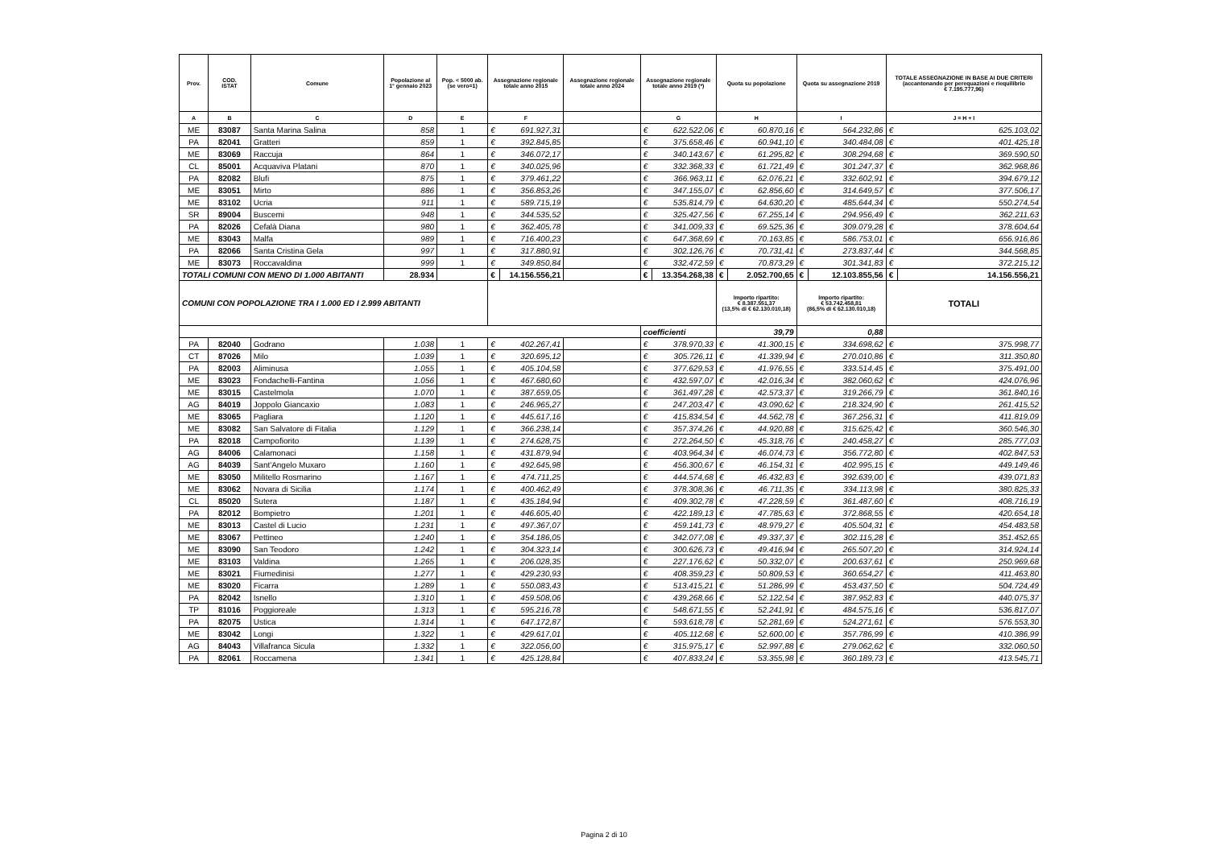| Prov. | COD. ISTAT | Comune | Popolazione al 1° gennaio 2023 | Pop. < 5000 ab. (se vero=1) | Assegnazione regionale totale anno 2015 | | Assegnazione regionale totale anno 2024 | Assegnazione regionale totale anno 2019 (*) | | Quota su popolazione | | Quota su assegnazione 2019 | | TOTALE ASSEGNAZIONE IN BASE AI DUE CRITERI (accantonando per perequazioni e riequilibrio € 7.195.777,96) | |
| --- | --- | --- | --- | --- | --- | --- | --- | --- | --- | --- | --- | --- | --- | --- | --- |
| A | B | C | D | E | F | | | G | | H | | I | | J = H + I | |
| ME | 83087 | Santa Marina Salina | 858 | 1 | € | 691.927,31 | | € | 622.522,06 | € | 60.870,16 | € | 564.232,86 | € | 625.103,02 |
| PA | 82041 | Gratteri | 859 | 1 | € | 392.845,85 | | € | 375.658,46 | € | 60.941,10 | € | 340.484,08 | € | 401.425,18 |
| ME | 83069 | Raccuja | 864 | 1 | € | 346.072,17 | | € | 340.143,67 | € | 61.295,82 | € | 308.294,68 | € | 369.590,50 |
| CL | 85001 | Acquaviva Platani | 870 | 1 | € | 340.025,96 | | € | 332.368,33 | € | 61.721,49 | € | 301.247,37 | € | 362.968,86 |
| PA | 82082 | Blufi | 875 | 1 | € | 379.461,22 | | € | 366.963,11 | € | 62.076,21 | € | 332.602,91 | € | 394.679,12 |
| ME | 83051 | Mirto | 886 | 1 | € | 356.853,26 | | € | 347.155,07 | € | 62.856,60 | € | 314.649,57 | € | 377.506,17 |
| ME | 83102 | Ucria | 911 | 1 | € | 589.715,19 | | € | 535.814,79 | € | 64.630,20 | € | 485.644,34 | € | 550.274,54 |
| SR | 89004 | Buscemi | 948 | 1 | € | 344.535,52 | | € | 325.427,56 | € | 67.255,14 | € | 294.956,49 | € | 362.211,63 |
| PA | 82026 | Cefalà Diana | 980 | 1 | € | 362.405,78 | | € | 341.009,33 | € | 69.525,36 | € | 309.079,28 | € | 378.604,64 |
| ME | 83043 | Malfa | 989 | 1 | € | 716.400,23 | | € | 647.368,69 | € | 70.163,85 | € | 586.753,01 | € | 656.916,86 |
| PA | 82066 | Santa Cristina Gela | 997 | 1 | € | 317.880,91 | | € | 302.126,76 | € | 70.731,41 | € | 273.837,44 | € | 344.568,85 |
| ME | 83073 | Roccavaldina | 999 | 1 | € | 349.850,84 | | € | 332.472,59 | € | 70.873,29 | € | 301.341,83 | € | 372.215,12 |
| TOTALI COMUNI CON MENO DI 1.000 ABITANTI | | | 28.934 | | € | 14.156.556,21 | | € | 13.354.268,38 | € | 2.052.700,65 | € | 12.103.855,56 | € | 14.156.556,21 |
| COMUNI CON POPOLAZIONE TRA I 1.000 ED I 2.999 ABITANTI | | | | | | | | | | Importo ripartito: € 8.387.551,37 (13,5% di € 62.130.010,18) | | Importo ripartito: € 53.742.458,81 (86,5% di € 62.130.010,18) | | TOTALI | |
| | | | | | | | | coefficienti | | 39,79 | | 0,88 | | | |
| PA | 82040 | Godrano | 1.038 | 1 | € | 402.267,41 | | € | 378.970,33 | € | 41.300,15 | € | 334.698,62 | € | 375.998,77 |
| CT | 87026 | Milo | 1.039 | 1 | € | 320.695,12 | | € | 305.726,11 | € | 41.339,94 | € | 270.010,86 | € | 311.350,80 |
| PA | 82003 | Aliminusa | 1.055 | 1 | € | 405.104,58 | | € | 377.629,53 | € | 41.976,55 | € | 333.514,45 | € | 375.491,00 |
| ME | 83023 | Fondachelli-Fantina | 1.056 | 1 | € | 467.680,60 | | € | 432.597,07 | € | 42.016,34 | € | 382.060,62 | € | 424.076,96 |
| ME | 83015 | Castelmola | 1.070 | 1 | € | 387.659,05 | | € | 361.497,28 | € | 42.573,37 | € | 319.266,79 | € | 361.840,16 |
| AG | 84019 | Joppolo Giancaxio | 1.083 | 1 | € | 246.965,27 | | € | 247.203,47 | € | 43.090,62 | € | 218.324,90 | € | 261.415,52 |
| ME | 83065 | Pagliara | 1.120 | 1 | € | 445.617,16 | | € | 415.834,54 | € | 44.562,78 | € | 367.256,31 | € | 411.819,09 |
| ME | 83082 | San Salvatore di Fitalia | 1.129 | 1 | € | 366.238,14 | | € | 357.374,26 | € | 44.920,88 | € | 315.625,42 | € | 360.546,30 |
| PA | 82018 | Campofiorito | 1.139 | 1 | € | 274.628,75 | | € | 272.264,50 | € | 45.318,76 | € | 240.458,27 | € | 285.777,03 |
| AG | 84006 | Calamonaci | 1.158 | 1 | € | 431.879,94 | | € | 403.964,34 | € | 46.074,73 | € | 356.772,80 | € | 402.847,53 |
| AG | 84039 | Sant'Angelo Muxaro | 1.160 | 1 | € | 492.645,98 | | € | 456.300,67 | € | 46.154,31 | € | 402.995,15 | € | 449.149,46 |
| ME | 83050 | Militello Rosmarino | 1.167 | 1 | € | 474.711,25 | | € | 444.574,68 | € | 46.432,83 | € | 392.639,00 | € | 439.071,83 |
| ME | 83062 | Novara di Sicilia | 1.174 | 1 | € | 400.462,49 | | € | 378.308,36 | € | 46.711,35 | € | 334.113,98 | € | 380.825,33 |
| CL | 85020 | Sutera | 1.187 | 1 | € | 435.184,94 | | € | 409.302,78 | € | 47.228,59 | € | 361.487,60 | € | 408.716,19 |
| PA | 82012 | Bompietro | 1.201 | 1 | € | 446.605,40 | | € | 422.189,13 | € | 47.785,63 | € | 372.868,55 | € | 420.654,18 |
| ME | 83013 | Castel di Lucio | 1.231 | 1 | € | 497.367,07 | | € | 459.141,73 | € | 48.979,27 | € | 405.504,31 | € | 454.483,58 |
| ME | 83067 | Pettineo | 1.240 | 1 | € | 354.186,05 | | € | 342.077,08 | € | 49.337,37 | € | 302.115,28 | € | 351.452,65 |
| ME | 83090 | San Teodoro | 1.242 | 1 | € | 304.323,14 | | € | 300.626,73 | € | 49.416,94 | € | 265.507,20 | € | 314.924,14 |
| ME | 83103 | Valdina | 1.265 | 1 | € | 206.028,35 | | € | 227.176,62 | € | 50.332,07 | € | 200.637,61 | € | 250.969,68 |
| ME | 83021 | Fiumedinisi | 1.277 | 1 | € | 429.230,93 | | € | 408.359,23 | € | 50.809,53 | € | 360.654,27 | € | 411.463,80 |
| ME | 83020 | Ficarra | 1.289 | 1 | € | 550.083,43 | | € | 513.415,21 | € | 51.286,99 | € | 453.437,50 | € | 504.724,49 |
| PA | 82042 | Isnello | 1.310 | 1 | € | 459.508,06 | | € | 439.268,66 | € | 52.122,54 | € | 387.952,83 | € | 440.075,37 |
| TP | 81016 | Poggioreale | 1.313 | 1 | € | 595.216,78 | | € | 548.671,55 | € | 52.241,91 | € | 484.575,16 | € | 536.817,07 |
| PA | 82075 | Ustica | 1.314 | 1 | € | 647.172,87 | | € | 593.618,78 | € | 52.281,69 | € | 524.271,61 | € | 576.553,30 |
| ME | 83042 | Longi | 1.322 | 1 | € | 429.617,01 | | € | 405.112,68 | € | 52.600,00 | € | 357.786,99 | € | 410.386,99 |
| AG | 84043 | Villafranca Sicula | 1.332 | 1 | € | 322.056,00 | | € | 315.975,17 | € | 52.997,88 | € | 279.062,62 | € | 332.060,50 |
| PA | 82061 | Roccamena | 1.341 | 1 | € | 425.128,84 | | € | 407.833,24 | € | 53.355,98 | € | 360.189,73 | € | 413.545,71 |
Pagina 2 di 10